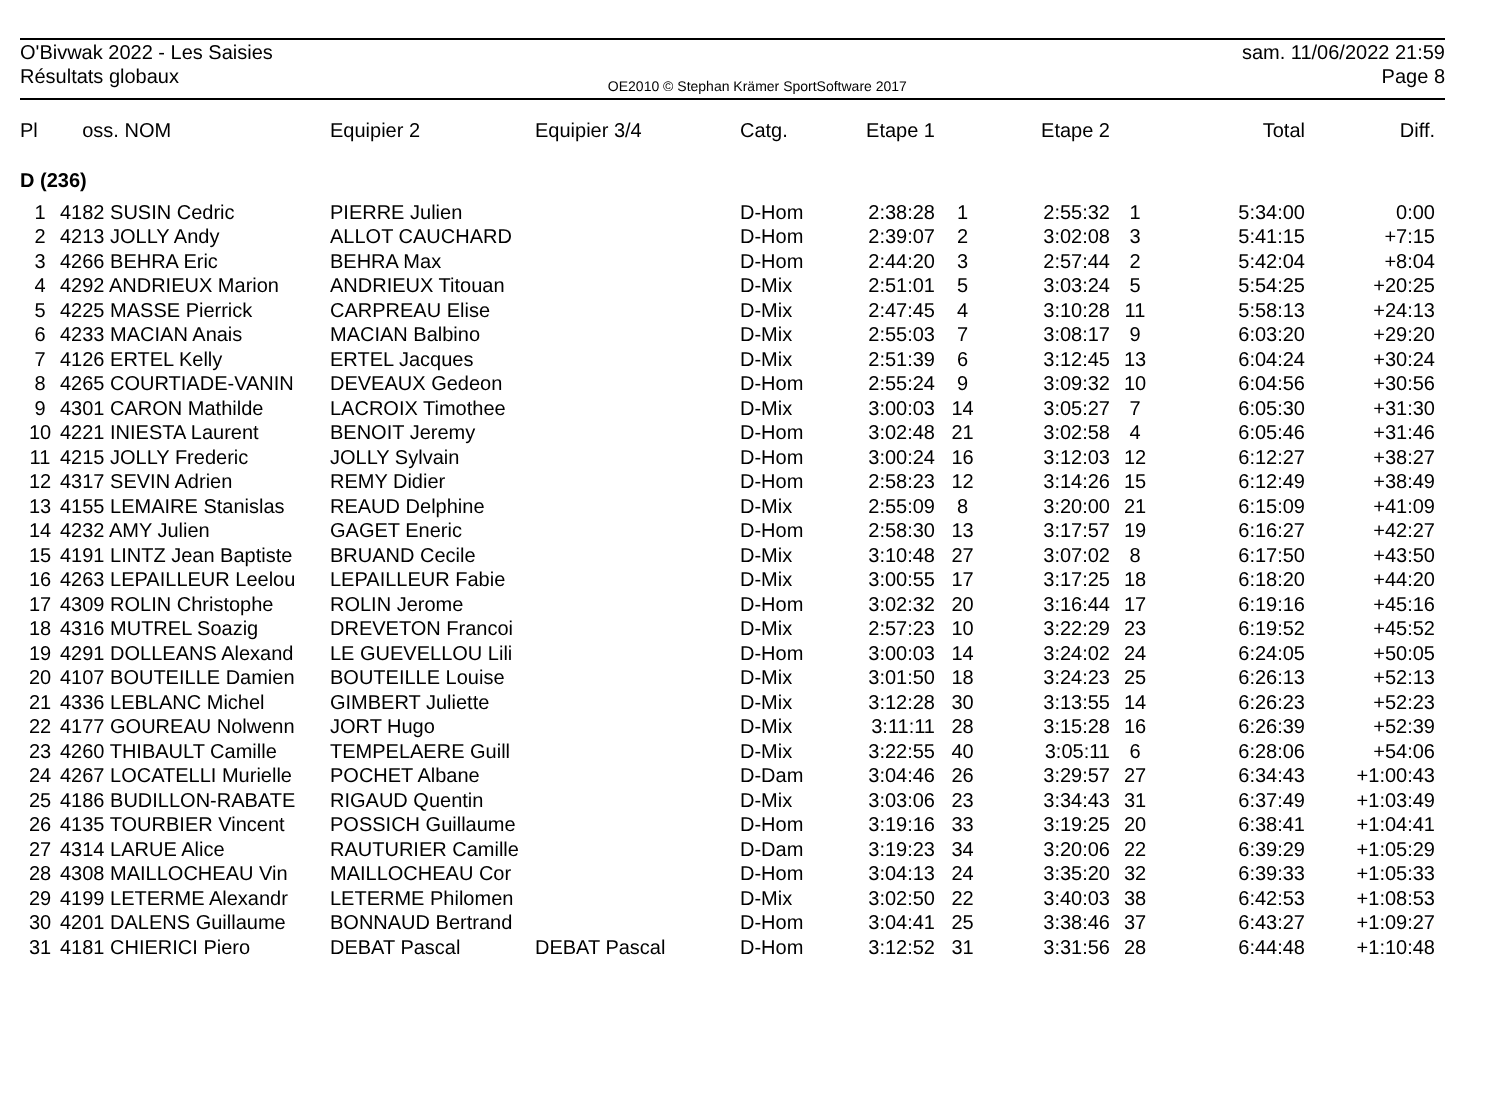O'Bivwak 2022 - Les Saisies
Résultats globaux
OE2010 © Stephan Krämer SportSoftware 2017
sam. 11/06/2022 21:59
Page 8
| Pl | oss. NOM | Equipier 2 | Equipier 3/4 | Catg. | Etape 1 | | Etape 2 | | Total | Diff. |
| --- | --- | --- | --- | --- | --- | --- | --- | --- | --- | --- |
| D (236) | | | | | | | | | | |
| 1 | 4182 SUSIN Cedric | PIERRE Julien | | D-Hom | 2:38:28 | 1 | 2:55:32 | 1 | 5:34:00 | 0:00 |
| 2 | 4213 JOLLY Andy | ALLOT CAUCHARD | | D-Hom | 2:39:07 | 2 | 3:02:08 | 3 | 5:41:15 | +7:15 |
| 3 | 4266 BEHRA Eric | BEHRA Max | | D-Hom | 2:44:20 | 3 | 2:57:44 | 2 | 5:42:04 | +8:04 |
| 4 | 4292 ANDRIEUX Marion | ANDRIEUX Titouan | | D-Mix | 2:51:01 | 5 | 3:03:24 | 5 | 5:54:25 | +20:25 |
| 5 | 4225 MASSE Pierrick | CARPREAU Elise | | D-Mix | 2:47:45 | 4 | 3:10:28 | 11 | 5:58:13 | +24:13 |
| 6 | 4233 MACIAN Anais | MACIAN Balbino | | D-Mix | 2:55:03 | 7 | 3:08:17 | 9 | 6:03:20 | +29:20 |
| 7 | 4126 ERTEL Kelly | ERTEL Jacques | | D-Mix | 2:51:39 | 6 | 3:12:45 | 13 | 6:04:24 | +30:24 |
| 8 | 4265 COURTIADE-VANIN | DEVEAUX Gedeon | | D-Hom | 2:55:24 | 9 | 3:09:32 | 10 | 6:04:56 | +30:56 |
| 9 | 4301 CARON Mathilde | LACROIX Timothee | | D-Mix | 3:00:03 | 14 | 3:05:27 | 7 | 6:05:30 | +31:30 |
| 10 | 4221 INIESTA Laurent | BENOIT Jeremy | | D-Hom | 3:02:48 | 21 | 3:02:58 | 4 | 6:05:46 | +31:46 |
| 11 | 4215 JOLLY Frederic | JOLLY Sylvain | | D-Hom | 3:00:24 | 16 | 3:12:03 | 12 | 6:12:27 | +38:27 |
| 12 | 4317 SEVIN Adrien | REMY Didier | | D-Hom | 2:58:23 | 12 | 3:14:26 | 15 | 6:12:49 | +38:49 |
| 13 | 4155 LEMAIRE Stanislas | REAUD Delphine | | D-Mix | 2:55:09 | 8 | 3:20:00 | 21 | 6:15:09 | +41:09 |
| 14 | 4232 AMY Julien | GAGET Eneric | | D-Hom | 2:58:30 | 13 | 3:17:57 | 19 | 6:16:27 | +42:27 |
| 15 | 4191 LINTZ Jean Baptiste | BRUAND Cecile | | D-Mix | 3:10:48 | 27 | 3:07:02 | 8 | 6:17:50 | +43:50 |
| 16 | 4263 LEPAILLEUR Leelou | LEPAILLEUR Fabie | | D-Mix | 3:00:55 | 17 | 3:17:25 | 18 | 6:18:20 | +44:20 |
| 17 | 4309 ROLIN Christophe | ROLIN Jerome | | D-Hom | 3:02:32 | 20 | 3:16:44 | 17 | 6:19:16 | +45:16 |
| 18 | 4316 MUTREL Soazig | DREVETON Francoi | | D-Mix | 2:57:23 | 10 | 3:22:29 | 23 | 6:19:52 | +45:52 |
| 19 | 4291 DOLLEANS Alexand | LE GUEVELLOU Lili | | D-Hom | 3:00:03 | 14 | 3:24:02 | 24 | 6:24:05 | +50:05 |
| 20 | 4107 BOUTEILLE Damien | BOUTEILLE Louise | | D-Mix | 3:01:50 | 18 | 3:24:23 | 25 | 6:26:13 | +52:13 |
| 21 | 4336 LEBLANC Michel | GIMBERT Juliette | | D-Mix | 3:12:28 | 30 | 3:13:55 | 14 | 6:26:23 | +52:23 |
| 22 | 4177 GOUREAU Nolwenn | JORT Hugo | | D-Mix | 3:11:11 | 28 | 3:15:28 | 16 | 6:26:39 | +52:39 |
| 23 | 4260 THIBAULT Camille | TEMPELAERE Guill | | D-Mix | 3:22:55 | 40 | 3:05:11 | 6 | 6:28:06 | +54:06 |
| 24 | 4267 LOCATELLI Murielle | POCHET Albane | | D-Dam | 3:04:46 | 26 | 3:29:57 | 27 | 6:34:43 | +1:00:43 |
| 25 | 4186 BUDILLON-RABATE | RIGAUD Quentin | | D-Mix | 3:03:06 | 23 | 3:34:43 | 31 | 6:37:49 | +1:03:49 |
| 26 | 4135 TOURBIER Vincent | POSSICH Guillaume | | D-Hom | 3:19:16 | 33 | 3:19:25 | 20 | 6:38:41 | +1:04:41 |
| 27 | 4314 LARUE Alice | RAUTURIER Camille | | D-Dam | 3:19:23 | 34 | 3:20:06 | 22 | 6:39:29 | +1:05:29 |
| 28 | 4308 MAILLOCHEAU Vin | MAILLOCHEAU Cor | | D-Hom | 3:04:13 | 24 | 3:35:20 | 32 | 6:39:33 | +1:05:33 |
| 29 | 4199 LETERME Alexandr | LETERME Philomen | | D-Mix | 3:02:50 | 22 | 3:40:03 | 38 | 6:42:53 | +1:08:53 |
| 30 | 4201 DALENS Guillaume | BONNAUD Bertrand | | D-Hom | 3:04:41 | 25 | 3:38:46 | 37 | 6:43:27 | +1:09:27 |
| 31 | 4181 CHIERICI Piero | DEBAT Pascal | DEBAT Pascal | D-Hom | 3:12:52 | 31 | 3:31:56 | 28 | 6:44:48 | +1:10:48 |